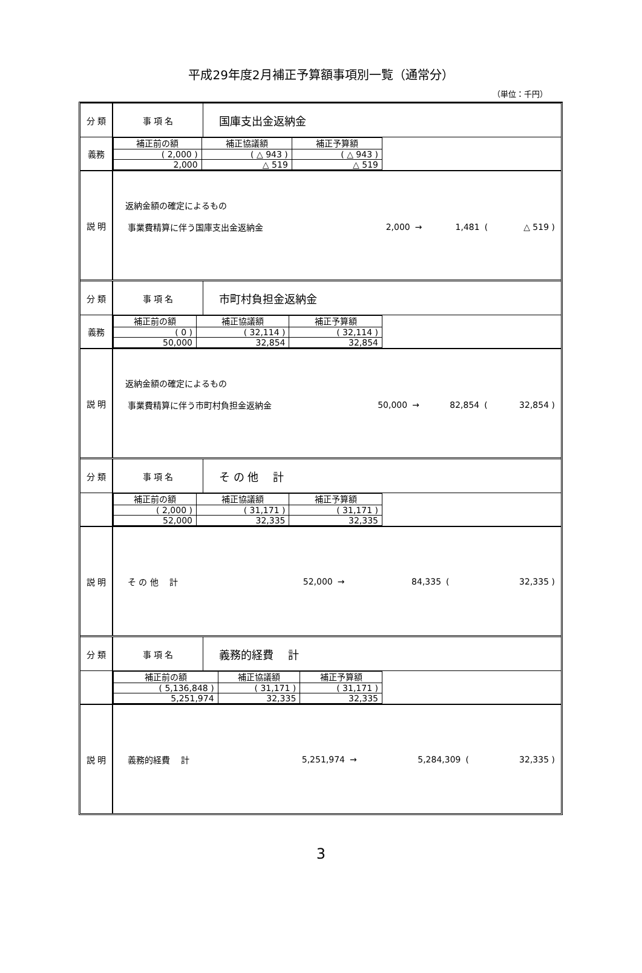平成29年度2月補正予算額事項別一覧（通常分）
（単位：千円）
| 分 類 | 事 項 名 | 国庫支出金返納金 |
| 義務 | / 補正前の額 / 補正協議額 / 補正予算額 / / --- / --- / --- / / ( 2,000 ) / ( △ 943 ) / ( △ 943 ) / / 2,000 / △ 519 / △ 519 / | |
| 説 明 | 返納金額の確定によるもの / 事業費精算に伴う国庫支出金返納金 / 2,000 / → / 1,481 / ( / △ 519 ) / | |
| 分 類 | 事 項 名 | 市町村負担金返納金 |
| 義務 | / 補正前の額 / 補正協議額 / 補正予算額 / / --- / --- / --- / / ( 0 ) / ( 32,114 ) / ( 32,114 ) / / 50,000 / 32,854 / 32,854 / | |
| 説 明 | 返納金額の確定によるもの / 事業費精算に伴う市町村負担金返納金 / 50,000 / → / 82,854 / ( / 32,854 ) / | |
| 分 類 | 事 項 名 | そ の 他 計 |
| | / 補正前の額 / 補正協議額 / 補正予算額 / / --- / --- / --- / / ( 2,000 ) / ( 31,171 ) / ( 31,171 ) / / 52,000 / 32,335 / 32,335 / | |
| 説 明 | / そ の 他 計 / 52,000 / → / 84,335 / ( / 32,335 ) / | |
| 分 類 | 事 項 名 | 義務的経費 計 |
| | / 補正前の額 / 補正協議額 / 補正予算額 / / --- / --- / --- / / ( 5,136,848 ) / ( 31,171 ) / ( 31,171 ) / / 5,251,974 / 32,335 / 32,335 / | |
| 説 明 | / 義務的経費 計 / 5,251,974 / → / 5,284,309 / ( / 32,335 ) / | |
3